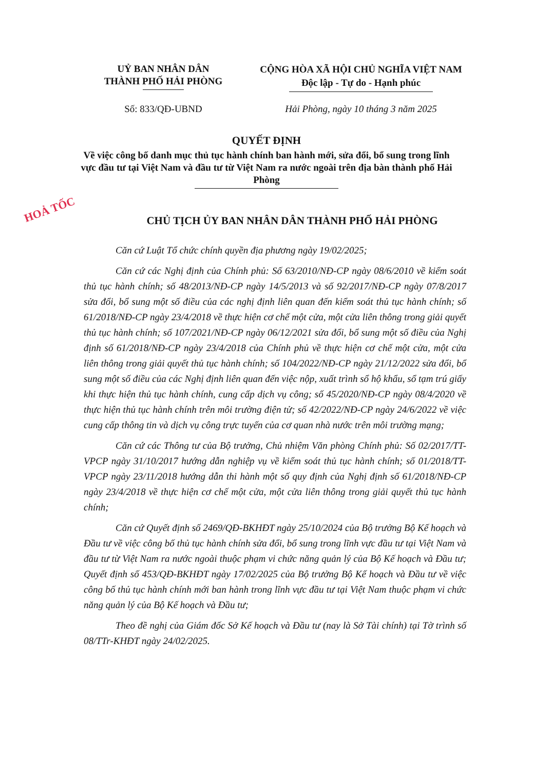HOẢ TỐC
UỶ BAN NHÂN DÂN
THÀNH PHỐ HẢI PHÒNG
CỘNG HÒA XÃ HỘI CHỦ NGHĨA VIỆT NAM
Độc lập - Tự do - Hạnh phúc
Số: 833/QĐ-UBND Hải Phòng, ngày 10 tháng 3 năm 2025
QUYẾT ĐỊNH
Về việc công bố danh mục thủ tục hành chính ban hành mới, sửa đổi, bổ sung trong lĩnh vực đầu tư tại Việt Nam và đầu tư từ Việt Nam ra nước ngoài trên địa bàn thành phố Hải Phòng
CHỦ TỊCH ỦY BAN NHÂN DÂN THÀNH PHỐ HẢI PHÒNG
Căn cứ Luật Tổ chức chính quyền địa phương ngày 19/02/2025;
Căn cứ các Nghị định của Chính phủ: Số 63/2010/NĐ-CP ngày 08/6/2010 về kiểm soát thủ tục hành chính; số 48/2013/NĐ-CP ngày 14/5/2013 và số 92/2017/NĐ-CP ngày 07/8/2017 sửa đổi, bổ sung một số điều của các nghị định liên quan đến kiểm soát thủ tục hành chính; số 61/2018/NĐ-CP ngày 23/4/2018 về thực hiện cơ chế một cửa, một cửa liên thông trong giải quyết thủ tục hành chính; số 107/2021/NĐ-CP ngày 06/12/2021 sửa đổi, bổ sung một số điều của Nghị định số 61/2018/NĐ-CP ngày 23/4/2018 của Chính phủ về thực hiện cơ chế một cửa, một cửa liên thông trong giải quyết thủ tục hành chính; số 104/2022/NĐ-CP ngày 21/12/2022 sửa đổi, bổ sung một số điều của các Nghị định liên quan đến việc nộp, xuất trình sổ hộ khẩu, sổ tạm trú giấy khi thực hiện thủ tục hành chính, cung cấp dịch vụ công; số 45/2020/NĐ-CP ngày 08/4/2020 về thực hiện thủ tục hành chính trên môi trường điện tử; số 42/2022/NĐ-CP ngày 24/6/2022 về việc cung cấp thông tin và dịch vụ công trực tuyến của cơ quan nhà nước trên môi trường mạng;
Căn cứ các Thông tư của Bộ trưởng, Chủ nhiệm Văn phòng Chính phủ: Số 02/2017/TT-VPCP ngày 31/10/2017 hướng dẫn nghiệp vụ về kiểm soát thủ tục hành chính; số 01/2018/TT-VPCP ngày 23/11/2018 hướng dẫn thi hành một số quy định của Nghị định số 61/2018/NĐ-CP ngày 23/4/2018 về thực hiện cơ chế một cửa, một cửa liên thông trong giải quyết thủ tục hành chính;
Căn cứ Quyết định số 2469/QĐ-BKHĐT ngày 25/10/2024 của Bộ trưởng Bộ Kế hoạch và Đầu tư về việc công bố thủ tục hành chính sửa đổi, bổ sung trong lĩnh vực đầu tư tại Việt Nam và đầu tư từ Việt Nam ra nước ngoài thuộc phạm vi chức năng quản lý của Bộ Kế hoạch và Đầu tư; Quyết định số 453/QĐ-BKHĐT ngày 17/02/2025 của Bộ trưởng Bộ Kế hoạch và Đầu tư về việc công bố thủ tục hành chính mới ban hành trong lĩnh vực đầu tư tại Việt Nam thuộc phạm vi chức năng quản lý của Bộ Kế hoạch và Đầu tư;
Theo đề nghị của Giám đốc Sở Kế hoạch và Đầu tư (nay là Sở Tài chính) tại Tờ trình số 08/TTr-KHĐT ngày 24/02/2025.